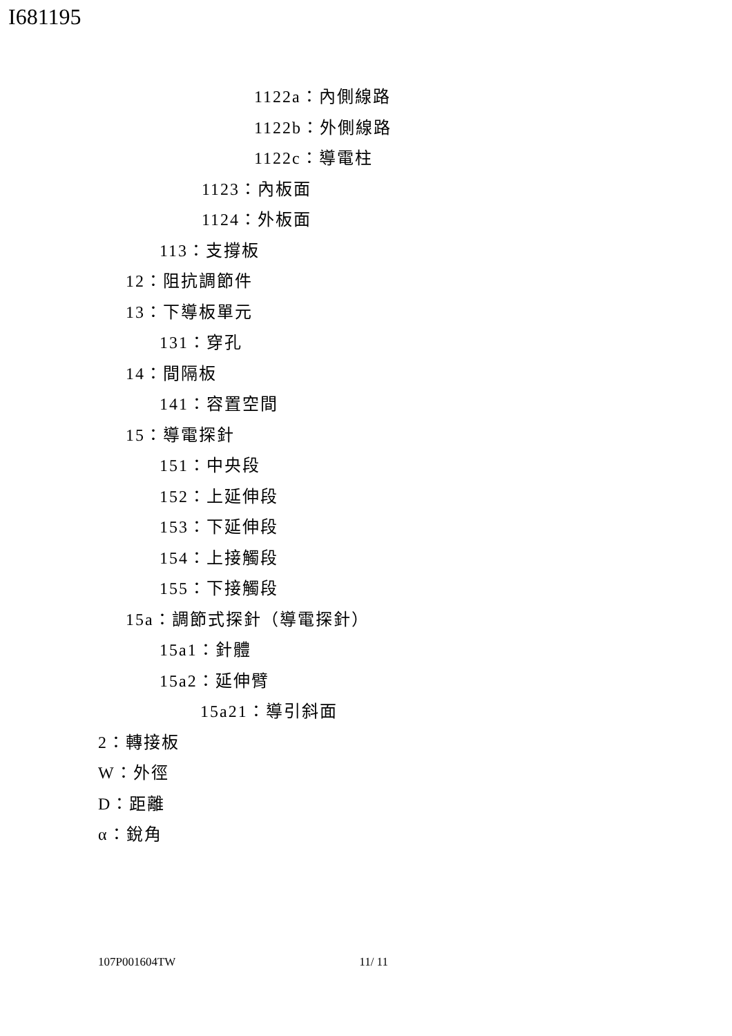I681195
1122a：內側線路
1122b：外側線路
1122c：導電柱
1123：內板面
1124：外板面
113：支撐板
12：阻抗調節件
13：下導板單元
131：穿孔
14：間隔板
141：容置空間
15：導電探針
151：中央段
152：上延伸段
153：下延伸段
154：上接觸段
155：下接觸段
15a：調節式探針（導電探針）
15a1：針體
15a2：延伸臂
15a21：導引斜面
2：轉接板
W：外徑
D：距離
α：銳角
107P001604TW 11/ 11